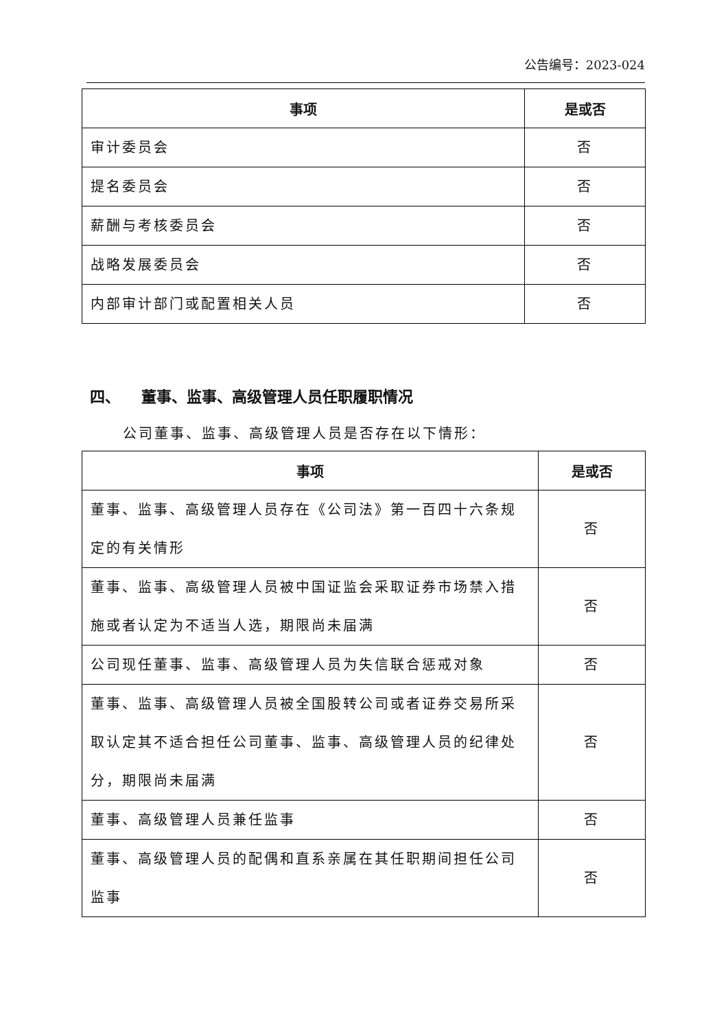公告编号：2023-024
| 事项 | 是或否 |
| --- | --- |
| 审计委员会 | 否 |
| 提名委员会 | 否 |
| 薪酬与考核委员会 | 否 |
| 战略发展委员会 | 否 |
| 内部审计部门或配置相关人员 | 否 |
四、 董事、监事、高级管理人员任职履职情况
公司董事、监事、高级管理人员是否存在以下情形：
| 事项 | 是或否 |
| --- | --- |
| 董事、监事、高级管理人员存在《公司法》第一百四十六条规定的有关情形 | 否 |
| 董事、监事、高级管理人员被中国证监会采取证券市场禁入措施或者认定为不适当人选，期限尚未届满 | 否 |
| 公司现任董事、监事、高级管理人员为失信联合惩戒对象 | 否 |
| 董事、监事、高级管理人员被全国股转公司或者证券交易所采取认定其不适合担任公司董事、监事、高级管理人员的纪律处分，期限尚未届满 | 否 |
| 董事、高级管理人员兼任监事 | 否 |
| 董事、高级管理人员的配偶和直系亲属在其任职期间担任公司监事 | 否 |